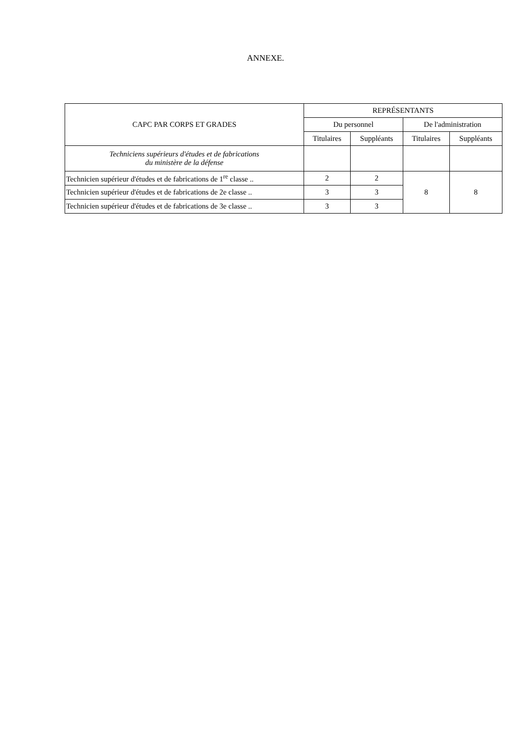ANNEXE.
| CAPC PAR CORPS ET GRADES | REPRÉSENTANTS | | | |
| --- | --- | --- | --- | --- |
| | Du personnel | | De l'administration | |
| | Titulaires | Suppléants | Titulaires | Suppléants |
| Techniciens supérieurs d'études et de fabrications du ministère de la défense | | | | |
| Technicien supérieur d'études et de fabrications de 1<sup>re</sup> classe .. | 2 | 2 | 8 | 8 |
| Technicien supérieur d'études et de fabrications de 2e classe .. | 3 | 3 | | |
| Technicien supérieur d'études et de fabrications de 3e classe .. | 3 | 3 | | |